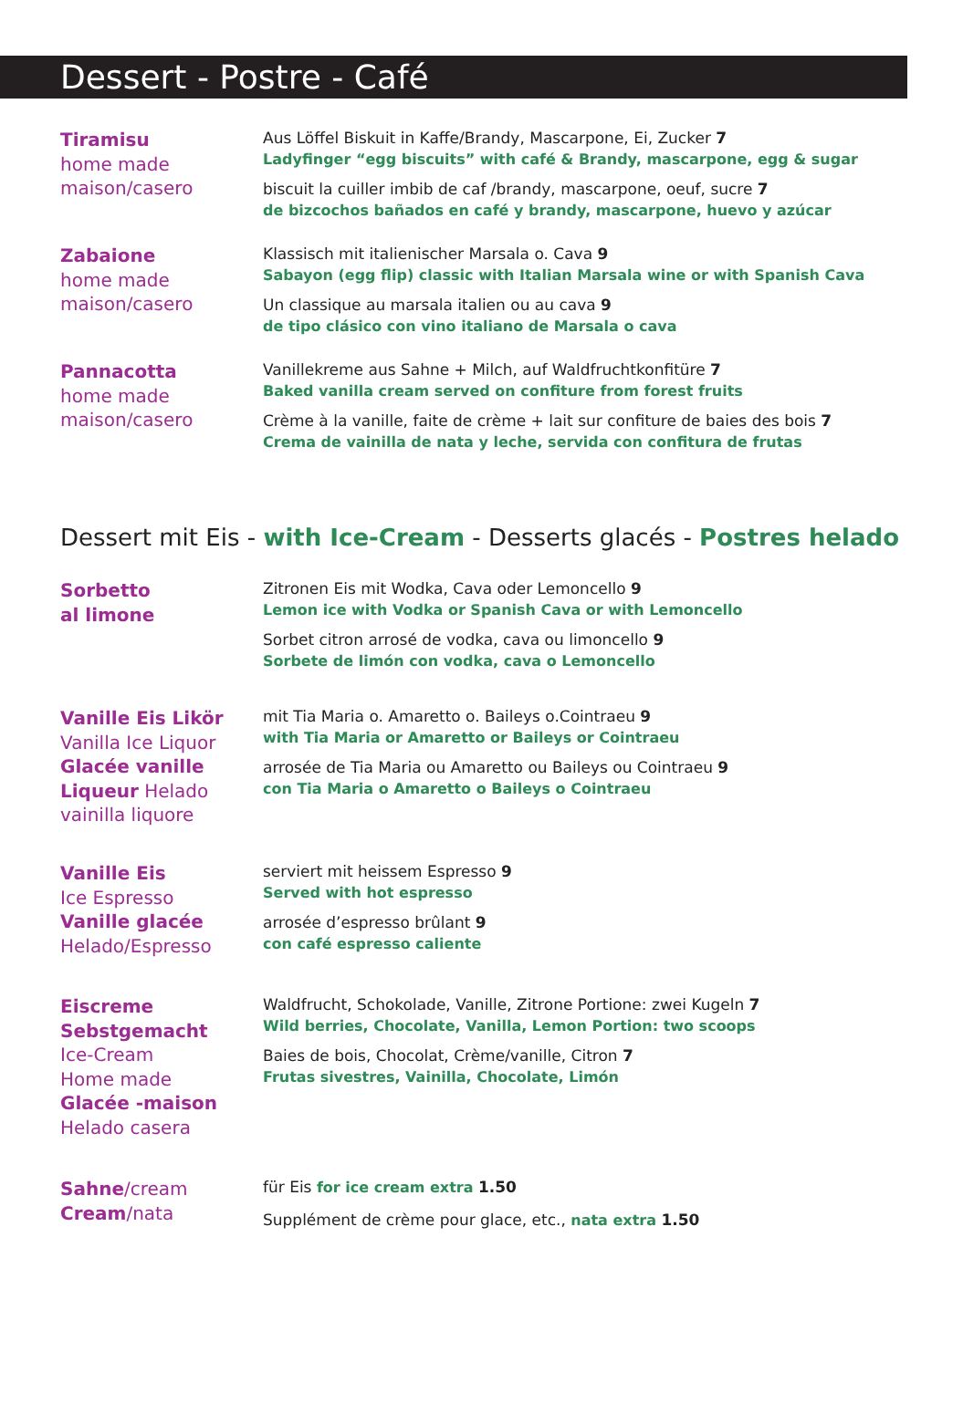Dessert - Postre - Café
Tiramisu
home made
maison/casero
Aus Löffel Biskuit in Kaffe/Brandy, Mascarpone, Ei, Zucker 7
Ladyfinger “egg biscuits” with café & Brandy, mascarpone, egg & sugar
biscuit la cuiller imbib de caf /brandy, mascarpone, oeuf, sucre 7
de bizcochos bañados en café y brandy, mascarpone, huevo y azúcar
Zabaione
home made
maison/casero
Klassisch mit italienischer Marsala o. Cava 9
Sabayon (egg flip) classic with Italian Marsala wine or with Spanish Cava
Un classique au marsala italien ou au cava 9
de tipo clásico con vino italiano de Marsala o cava
Pannacotta
home made
maison/casero
Vanillekreme aus Sahne + Milch, auf Waldfruchtkonfitüre 7
Baked vanilla cream served on confiture from forest fruits
Crème à la vanille, faite de crème + lait sur confiture de baies des bois 7
Crema de vainilla de nata y leche, servida con confitura de frutas
Dessert mit Eis - with Ice-Cream - Desserts glacés - Postres helado
Sorbetto
al limone
Zitronen Eis mit Wodka, Cava oder Lemoncello 9
Lemon ice with Vodka or Spanish Cava or with Lemoncello
Sorbet citron arrosé de vodka, cava ou limoncello 9
Sorbete de limón con vodka, cava o Lemoncello
Vanille Eis Likör
Vanilla Ice Liquor
Glacée vanille Liqueur Helado vainilla liquore
mit Tia Maria o. Amaretto o. Baileys o.Cointraeu 9
with Tia Maria or Amaretto or Baileys or Cointraeu
arrosée de Tia Maria ou Amaretto ou Baileys ou Cointraeu 9
con Tia Maria o Amaretto o Baileys o Cointraeu
Vanille Eis
Ice Espresso
Vanille glacée
Helado/Espresso
serviert mit heissem Espresso 9
Served with hot espresso
arrosée d’espresso brûlant 9
con café espresso caliente
Eiscreme Sebstgemacht
Ice-Cream
Home made
Glacée -maison
Helado casera
Waldfrucht, Schokolade, Vanille, Zitrone Portione: zwei Kugeln 7
Wild berries, Chocolate, Vanilla, Lemon Portion: two scoops
Baies de bois, Chocolat, Crème/vanille, Citron 7
Frutas sivestres, Vainilla, Chocolate, Limón
Sahne/cream
Cream/nata
für Eis for ice cream extra 1.50
Supplément de crème pour glace, etc., nata extra 1.50